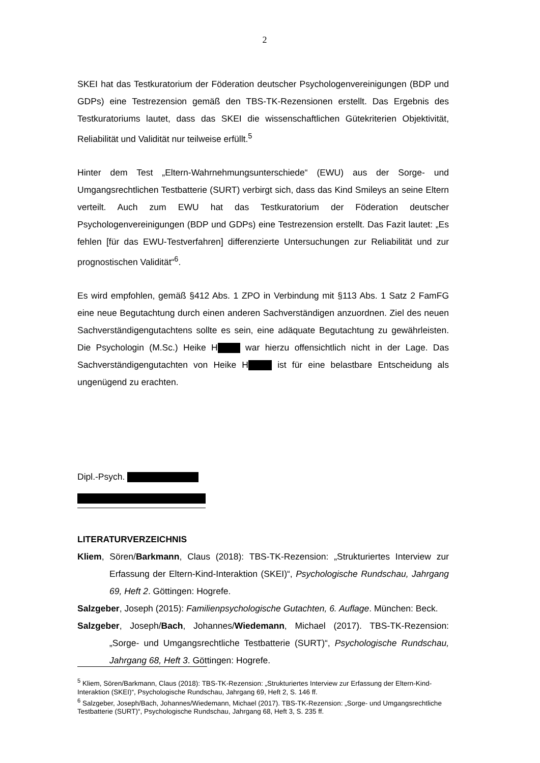2
SKEI hat das Testkuratorium der Föderation deutscher Psychologenvereinigungen (BDP und GDPs) eine Testrezension gemäß den TBS-TK-Rezensionen erstellt. Das Ergebnis des Testkuratoriums lautet, dass das SKEI die wissenschaftlichen Gütekriterien Objektivität, Reliabilität und Validität nur teilweise erfüllt.<sup>5</sup>
Hinter dem Test „Eltern-Wahrnehmungsunterschiede“ (EWU) aus der Sorge- und Umgangsrechtlichen Testbatterie (SURT) verbirgt sich, dass das Kind Smileys an seine Eltern verteilt. Auch zum EWU hat das Testkuratorium der Föderation deutscher Psychologenvereinigungen (BDP und GDPs) eine Testrezension erstellt. Das Fazit lautet: „Es fehlen [für das EWU-Testverfahren] differenzierte Untersuchungen zur Reliabilität und zur prognostischen Validität“<sup>6</sup>.
Es wird empfohlen, gemäß §412 Abs. 1 ZPO in Verbindung mit §113 Abs. 1 Satz 2 FamFG eine neue Begutachtung durch einen anderen Sachverständigen anzuordnen. Ziel des neuen Sachverständigengutachtens sollte es sein, eine adäquate Begutachtung zu gewährleisten. Die Psychologin (M.Sc.) Heike H war hierzu offensichtlich nicht in der Lage. Das Sachverständigengutachten von Heike H ist für eine belastbare Entscheidung als ungenügend zu erachten.
Dipl.-Psych.
LITERATURVERZEICHNIS
Kliem, Sören/Barkmann, Claus (2018): TBS-TK-Rezension: „Strukturiertes Interview zur Erfassung der Eltern-Kind-Interaktion (SKEI)“, Psychologische Rundschau, Jahrgang 69, Heft 2. Göttingen: Hogrefe.
Salzgeber, Joseph (2015): Familienpsychologische Gutachten, 6. Auflage. München: Beck.
Salzgeber, Joseph/Bach, Johannes/Wiedemann, Michael (2017). TBS-TK-Rezension: „Sorge- und Umgangsrechtliche Testbatterie (SURT)“, Psychologische Rundschau, Jahrgang 68, Heft 3. Göttingen: Hogrefe.
<sup>5</sup> Kliem, Sören/Barkmann, Claus (2018): TBS-TK-Rezension: „Strukturiertes Interview zur Erfassung der Eltern-Kind-Interaktion (SKEI)“, Psychologische Rundschau, Jahrgang 69, Heft 2, S. 146 ff.
<sup>6</sup> Salzgeber, Joseph/Bach, Johannes/Wiedemann, Michael (2017). TBS-TK-Rezension: „Sorge- und Umgangsrechtliche Testbatterie (SURT)“, Psychologische Rundschau, Jahrgang 68, Heft 3, S. 235 ff.